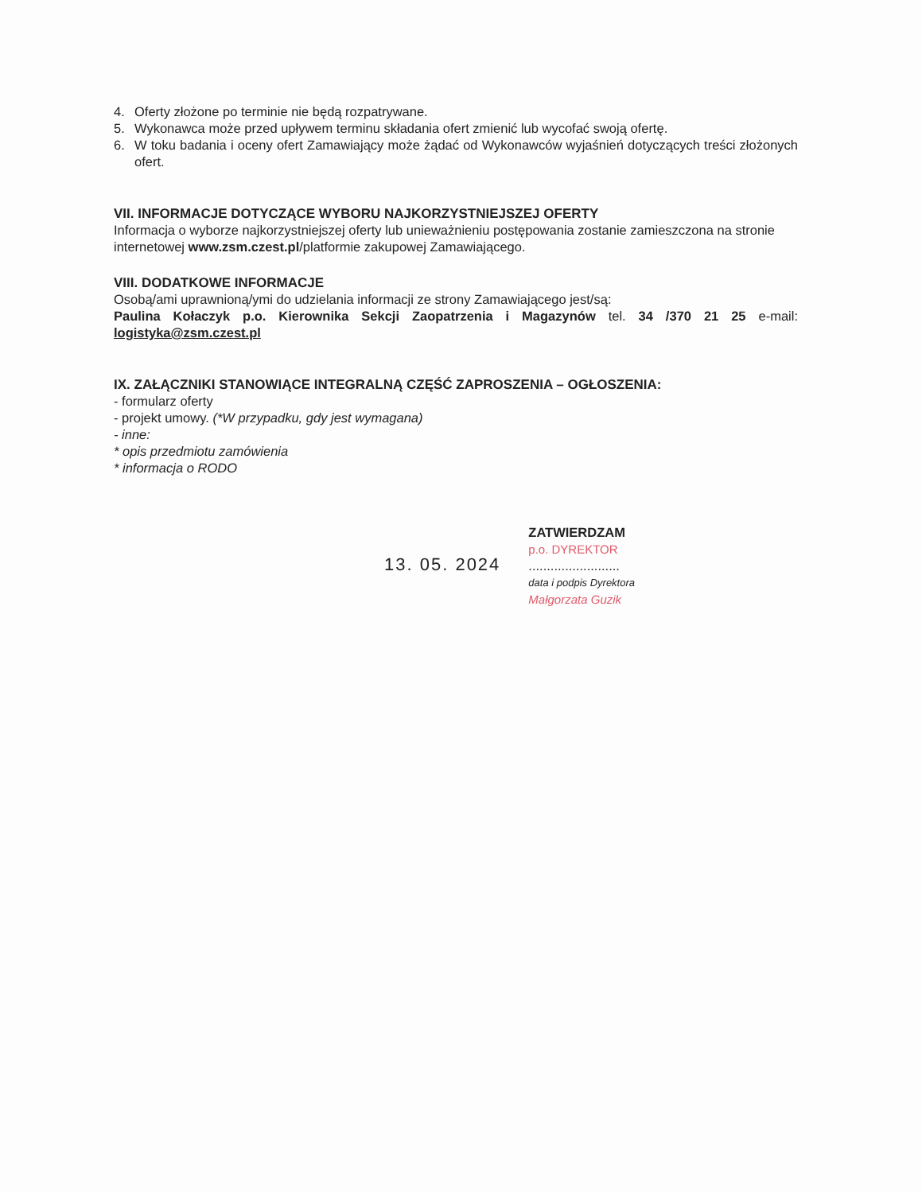4. Oferty złożone po terminie nie będą rozpatrywane.
5. Wykonawca może przed upływem terminu składania ofert zmienić lub wycofać swoją ofertę.
6. W toku badania i oceny ofert Zamawiający może żądać od Wykonawców wyjaśnień dotyczących treści złożonych ofert.
VII. INFORMACJE DOTYCZĄCE WYBORU NAJKORZYSTNIEJSZEJ OFERTY
Informacja o wyborze najkorzystniejszej oferty lub unieważnieniu postępowania zostanie zamieszczona na stronie internetowej www.zsm.czest.pl/platformie zakupowej Zamawiającego.
VIII. DODATKOWE INFORMACJE
Osobą/ami uprawnioną/ymi do udzielania informacji ze strony Zamawiającego jest/są:
Paulina Kołaczyk p.o. Kierownika Sekcji Zaopatrzenia i Magazynów tel. 34 /370 21 25 e-mail: logistyka@zsm.czest.pl
IX. ZAŁĄCZNIKI STANOWIĄCE INTEGRALNĄ CZĘŚĆ ZAPROSZENIA – OGŁOSZENIA:
- formularz oferty
- projekt umowy. (*W przypadku, gdy jest wymagana)
- inne:
* opis przedmiotu zamówienia
* informacja o RODO
13. 05. 2024
ZATWIERDZAM
p.o. DYREKTOR
.........................
data i podpis Dyrektora
Małgorzata Guzik